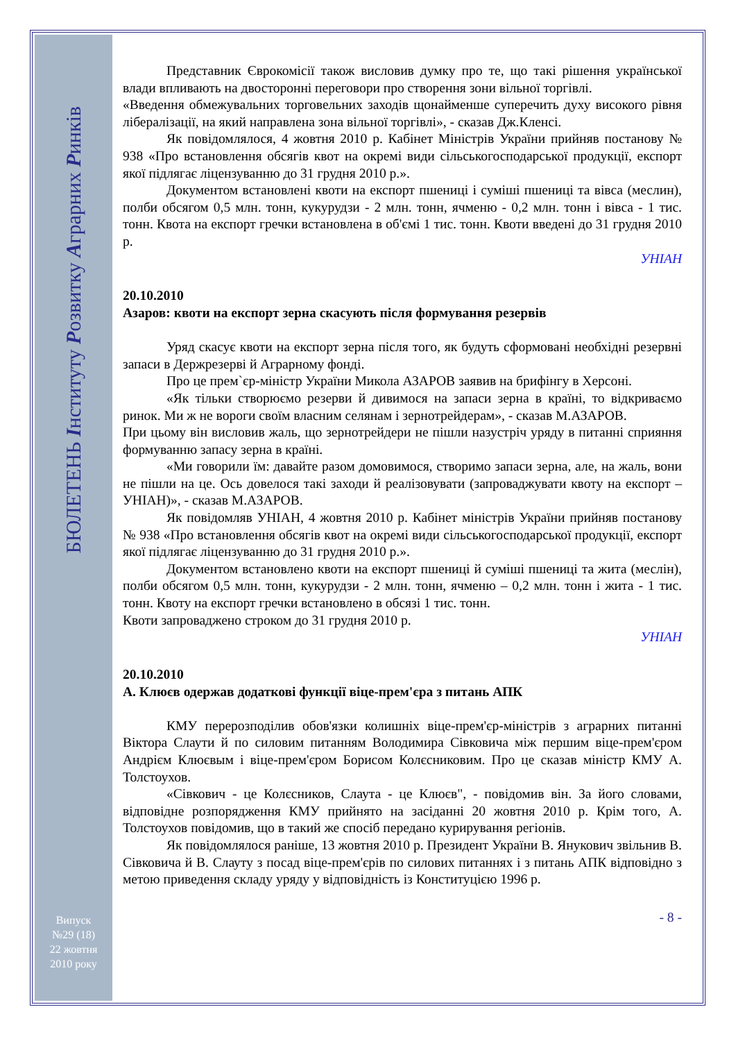БЮЛЕТЕНЬ Інституту Розвитку Аграрних Ринків
Випуск
№29 (18)
22 жовтня
2010 року
Представник Єврокомісії також висловив думку про те, що такі рішення української влади впливають на двосторонні переговори про створення зони вільної торгівлі.
«Введення обмежувальних торговельних заходів щонайменше суперечить духу високого рівня лібералізації, на який направлена зона вільної торгівлі», - сказав Дж.Кленсі.
Як повідомлялося, 4 жовтня 2010 р. Кабінет Міністрів України прийняв постанову № 938 «Про встановлення обсягів квот на окремі види сільськогосподарської продукції, експорт якої підлягає ліцензуванню до 31 грудня 2010 р.».
Документом встановлені квоти на експорт пшениці і суміші пшениці та вівса (меслин), полби обсягом 0,5 млн. тонн, кукурудзи - 2 млн. тонн, ячменю - 0,2 млн. тонн і вівса - 1 тис. тонн. Квота на експорт гречки встановлена в об'ємі 1 тис. тонн. Квоти введені до 31 грудня 2010 р.
УНІАН
20.10.2010
Азаров: квоти на експорт зерна скасують після формування резервів
Уряд скасує квоти на експорт зерна після того, як будуть сформовані необхідні резервні запаси в Держрезерві й Аграрному фонді.
Про це прем`єр-міністр України Микола АЗАРОВ заявив на брифінгу в Херсоні.
«Як тільки створюємо резерви й дивимося на запаси зерна в країні, то відкриваємо ринок. Ми ж не вороги своїм власним селянам і зернотрейдерам», - сказав М.АЗАРОВ.
При цьому він висловив жаль, що зернотрейдери не пішли назустріч уряду в питанні сприяння формуванню запасу зерна в країні.
«Ми говорили їм: давайте разом домовимося, створимо запаси зерна, але, на жаль, вони не пішли на це. Ось довелося такі заходи й реалізовувати (запроваджувати квоту на експорт – УНІАН)», - сказав М.АЗАРОВ.
Як повідомляв УНІАН, 4 жовтня 2010 р. Кабінет міністрів України прийняв постанову № 938 «Про встановлення обсягів квот на окремі види сільськогосподарської продукції, експорт якої підлягає ліцензуванню до 31 грудня 2010 р.».
Документом встановлено квоти на експорт пшениці й суміші пшениці та жита (меслін), полби обсягом 0,5 млн. тонн, кукурудзи - 2 млн. тонн, ячменю – 0,2 млн. тонн і жита - 1 тис. тонн. Квоту на експорт гречки встановлено в обсязі 1 тис. тонн.
Квоти запроваджено строком до 31 грудня 2010 р.
УНІАН
20.10.2010
А. Клюєв одержав додаткові функції віце-прем'єра з питань АПК
КМУ перерозподілив обов'язки колишніх віце-прем'єр-міністрів з аграрних питанні Віктора Слаути й по силовим питанням Володимира Сівковича між першим віце-прем'єром Андрієм Клюєвым і віце-прем'єром Борисом Колєсниковим. Про це сказав міністр КМУ А. Толстоухов.
«Сівкович - це Колєсников, Слаута - це Клюєв", - повідомив він. За його словами, відповідне розпорядження КМУ прийнято на засіданні 20 жовтня 2010 р. Крім того, А. Толстоухов повідомив, що в такий же спосіб передано курирування регіонів.
Як повідомлялося раніше, 13 жовтня 2010 р. Президент України В. Янукович звільнив В. Сівковича й В. Слауту з посад віце-прем'єрів по силових питаннях і з питань АПК відповідно з метою приведення складу уряду у відповідність із Конституцією 1996 р.
- 8 -